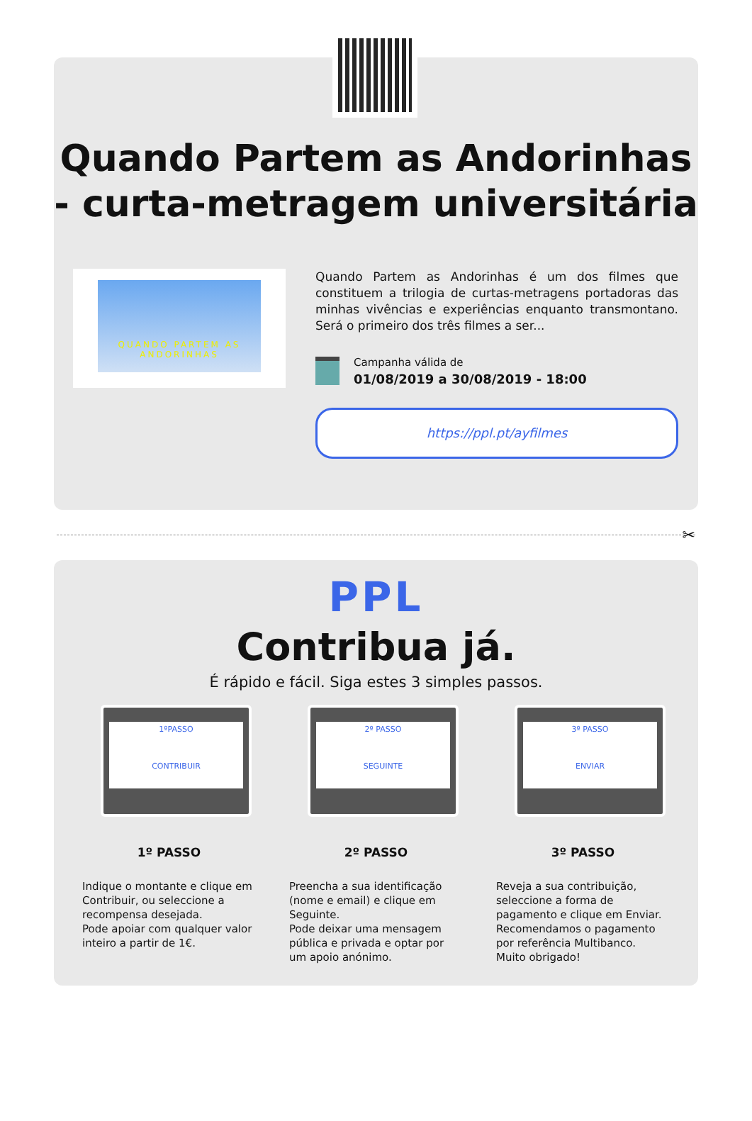Quando Partem as Andorinhas - curta-metragem universitária
QUANDO PARTEM AS
ANDORINHAS
Quando Partem as Andorinhas é um dos filmes que constituem a trilogia de curtas-metragens portadoras das minhas vivências e experiências enquanto transmontano. Será o primeiro dos três filmes a ser...
Campanha válida de
01/08/2019 a 30/08/2019 - 18:00
https://ppl.pt/ayfilmes
✂
PPL
Contribua já.
É rápido e fácil. Siga estes 3 simples passos.
1ºPASSO
CONTRIBUIR
1º PASSO
Indique o montante e clique em Contribuir, ou seleccione a recompensa desejada.
Pode apoiar com qualquer valor inteiro a partir de 1€.
2º PASSO
SEGUINTE
2º PASSO
Preencha a sua identificação (nome e email) e clique em Seguinte.
Pode deixar uma mensagem pública e privada e optar por um apoio anónimo.
3º PASSO
ENVIAR
3º PASSO
Reveja a sua contribuição, seleccione a forma de pagamento e clique em Enviar.
Recomendamos o pagamento por referência Multibanco.
Muito obrigado!